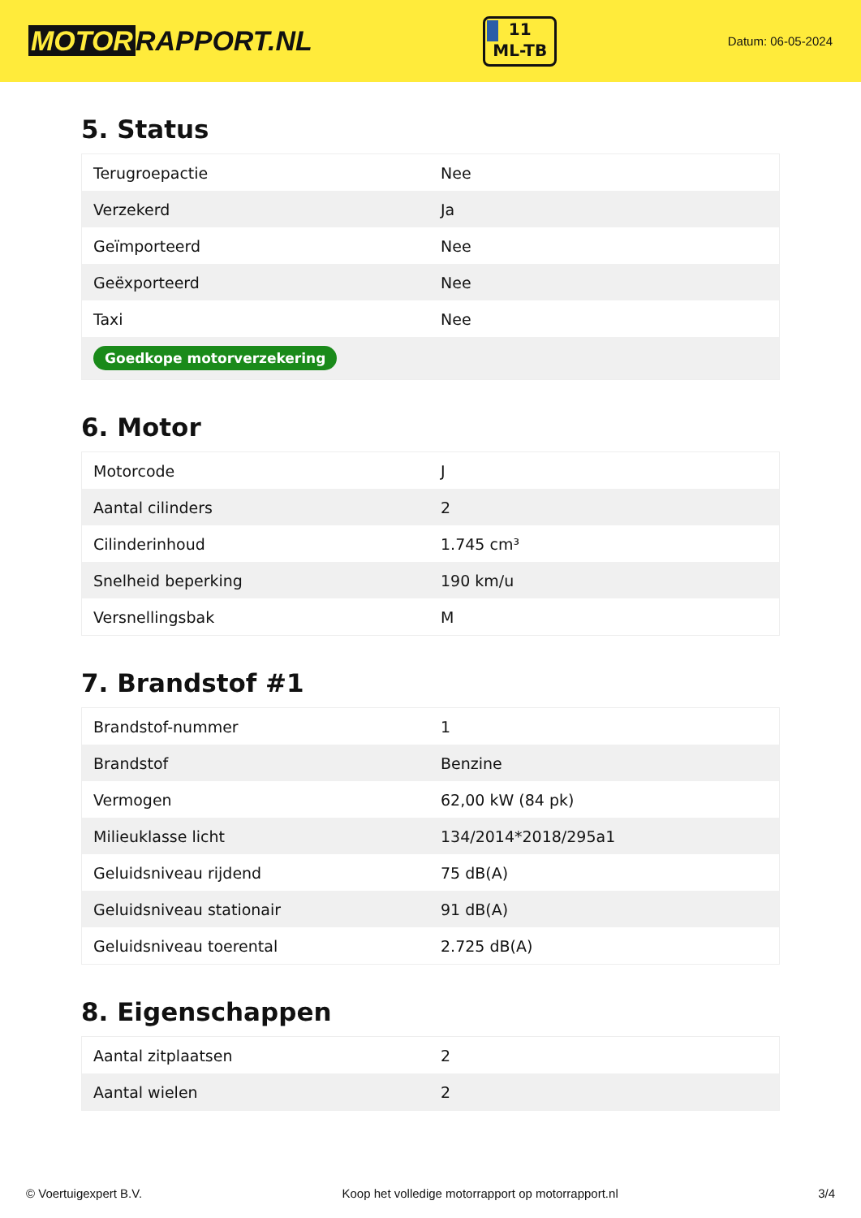MOTOR RAPPORT.NL
11
ML-TB
Datum: 06-05-2024
5. Status
| Terugroepactie | Nee |
| Verzekerd | Ja |
| Geïmporteerd | Nee |
| Geëxporteerd | Nee |
| Taxi | Nee |
| Goedkope motorverzekering | |
6. Motor
| Motorcode | J |
| Aantal cilinders | 2 |
| Cilinderinhoud | 1.745 cm³ |
| Snelheid beperking | 190 km/u |
| Versnellingsbak | M |
7. Brandstof #1
| Brandstof-nummer | 1 |
| Brandstof | Benzine |
| Vermogen | 62,00 kW (84 pk) |
| Milieuklasse licht | 134/2014*2018/295a1 |
| Geluidsniveau rijdend | 75 dB(A) |
| Geluidsniveau stationair | 91 dB(A) |
| Geluidsniveau toerental | 2.725 dB(A) |
8. Eigenschappen
| Aantal zitplaatsen | 2 |
| Aantal wielen | 2 |
© Voertuigexpert B.V. Koop het volledige motorrapport op motorrapport.nl 3/4